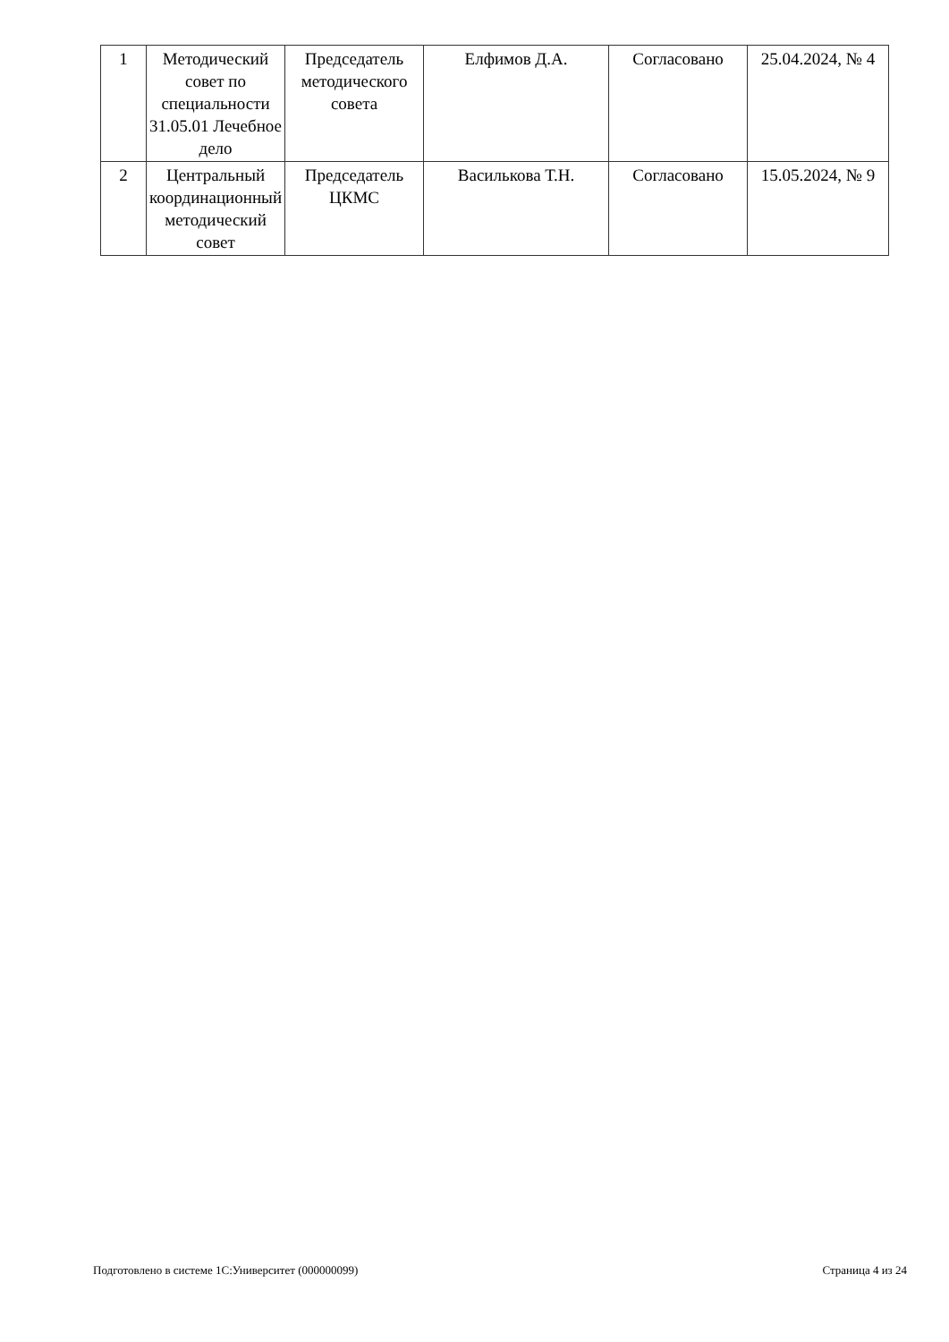| 1 | Методический совет по специальности 31.05.01 Лечебное дело | Председатель методического совета | Елфимов Д.А. | Согласовано | 25.04.2024, № 4 |
| 2 | Центральный координационный методический совет | Председатель ЦКМС | Василькова Т.Н. | Согласовано | 15.05.2024, № 9 |
Подготовлено в системе 1С:Университет (000000099) Страница 4 из 24